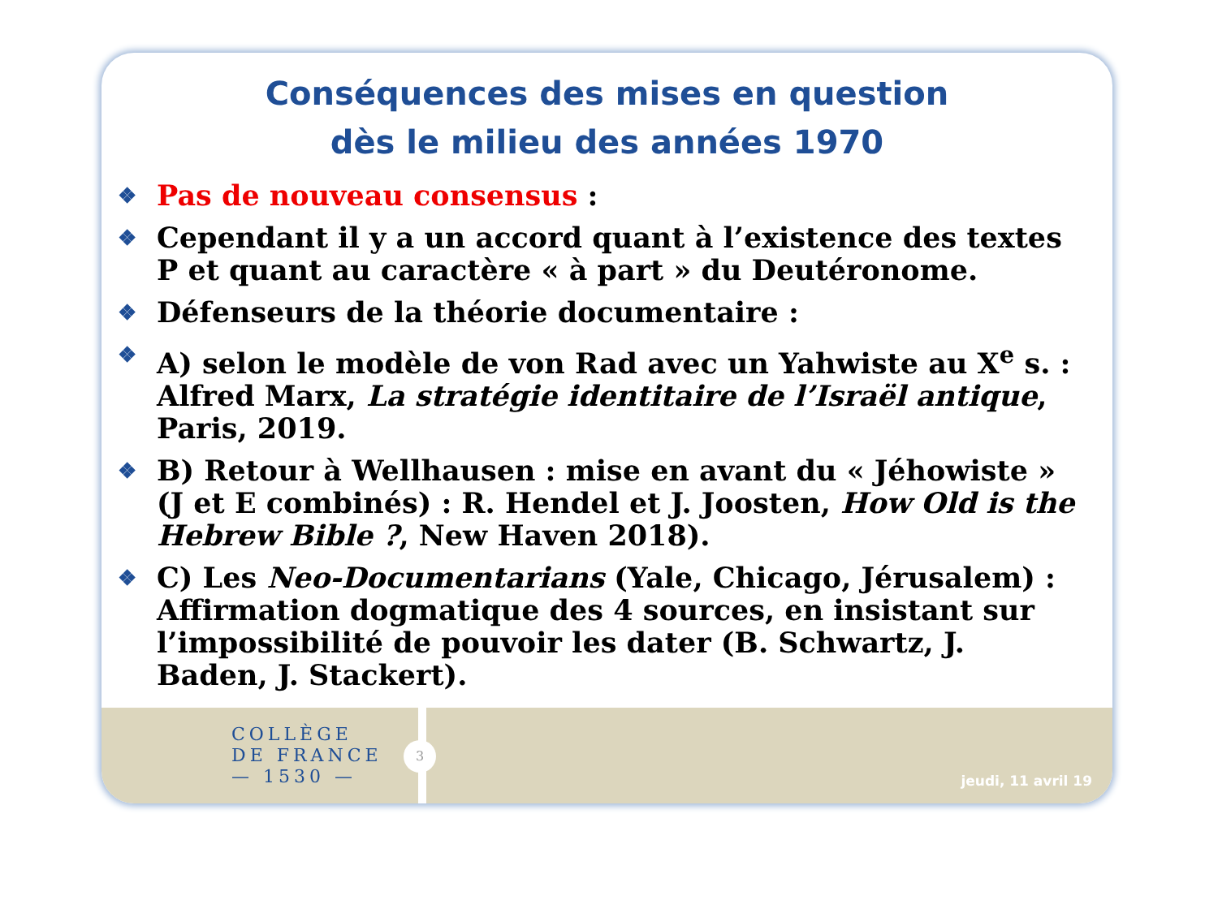Conséquences des mises en question
dès le milieu des années 1970
❖ Pas de nouveau consensus :
❖ Cependant il y a un accord quant à l’existence des textes P et quant au caractère « à part » du Deutéronome.
❖ Défenseurs de la théorie documentaire :
❖ A) selon le modèle de von Rad avec un Yahwiste au X<sup>e</sup> s. : Alfred Marx, La stratégie identitaire de l’Israël antique, Paris, 2019.
❖ B) Retour à Wellhausen : mise en avant du « Jéhowiste » (J et E combinés) : R. Hendel et J. Joosten, How Old is the Hebrew Bible ?, New Haven 2018).
❖ C) Les Neo-Documentarians (Yale, Chicago, Jérusalem) : Affirmation dogmatique des 4 sources, en insistant sur l’impossibilité de pouvoir les dater (B. Schwartz, J. Baden, J. Stackert).
COLLÈGE
DE FRANCE
— 1530 —
3
jeudi, 11 avril 19